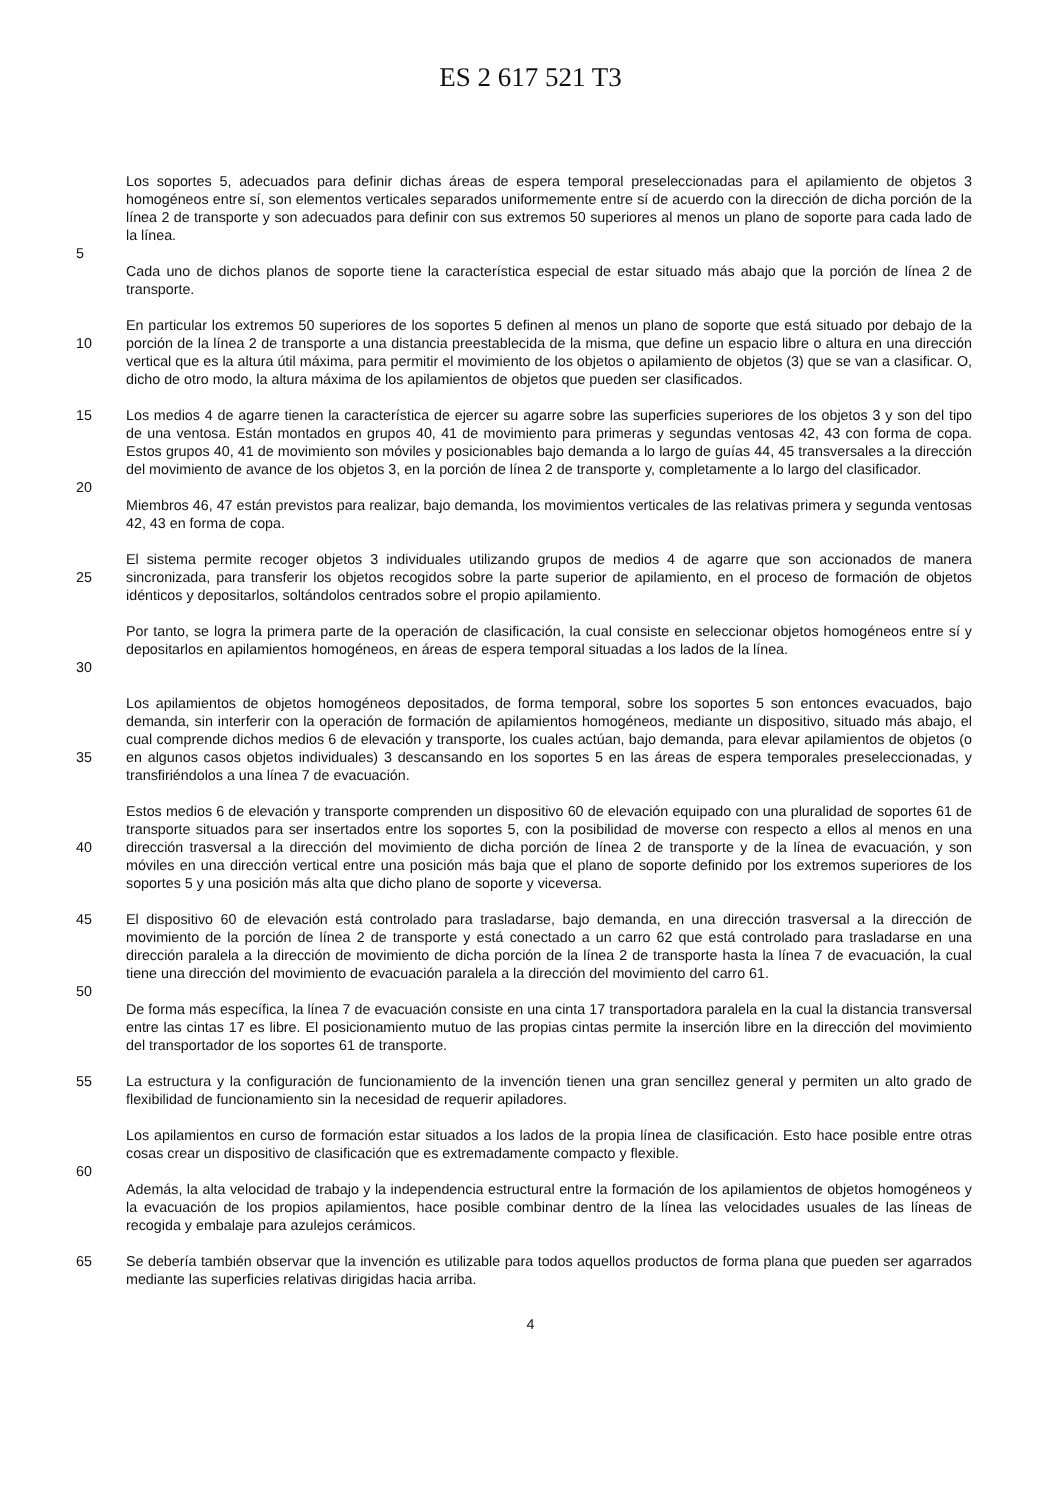ES 2 617 521 T3
Los soportes 5, adecuados para definir dichas áreas de espera temporal preseleccionadas para el apilamiento de objetos 3 homogéneos entre sí, son elementos verticales separados uniformemente entre sí de acuerdo con la dirección de dicha porción de la línea 2 de transporte y son adecuados para definir con sus extremos 50 superiores al menos un plano de soporte para cada lado de la línea.
5
Cada uno de dichos planos de soporte tiene la característica especial de estar situado más abajo que la porción de línea 2 de transporte.
10 En particular los extremos 50 superiores de los soportes 5 definen al menos un plano de soporte que está situado por debajo de la porción de la línea 2 de transporte a una distancia preestablecida de la misma, que define un espacio libre o altura en una dirección vertical que es la altura útil máxima, para permitir el movimiento de los objetos o apilamiento de objetos (3) que se van a clasificar. O, dicho de otro modo, la altura máxima de los apilamientos de objetos que pueden ser clasificados.
15 Los medios 4 de agarre tienen la característica de ejercer su agarre sobre las superficies superiores de los objetos 3 y son del tipo de una ventosa. Están montados en grupos 40, 41 de movimiento para primeras y segundas ventosas 42, 43 con forma de copa. Estos grupos 40, 41 de movimiento son móviles y posicionables bajo demanda a lo largo de guías 44, 45 transversales a la dirección del movimiento de avance de los objetos 3, en la porción de línea 2 de transporte y, completamente a lo largo del clasificador.
20
Miembros 46, 47 están previstos para realizar, bajo demanda, los movimientos verticales de las relativas primera y segunda ventosas 42, 43 en forma de copa.
25 El sistema permite recoger objetos 3 individuales utilizando grupos de medios 4 de agarre que son accionados de manera sincronizada, para transferir los objetos recogidos sobre la parte superior de apilamiento, en el proceso de formación de objetos idénticos y depositarlos, soltándolos centrados sobre el propio apilamiento.
30 Por tanto, se logra la primera parte de la operación de clasificación, la cual consiste en seleccionar objetos homogéneos entre sí y depositarlos en apilamientos homogéneos, en áreas de espera temporal situadas a los lados de la línea.
35 Los apilamientos de objetos homogéneos depositados, de forma temporal, sobre los soportes 5 son entonces evacuados, bajo demanda, sin interferir con la operación de formación de apilamientos homogéneos, mediante un dispositivo, situado más abajo, el cual comprende dichos medios 6 de elevación y transporte, los cuales actúan, bajo demanda, para elevar apilamientos de objetos (o en algunos casos objetos individuales) 3 descansando en los soportes 5 en las áreas de espera temporales preseleccionadas, y transfiriéndolos a una línea 7 de evacuación.
40 Estos medios 6 de elevación y transporte comprenden un dispositivo 60 de elevación equipado con una pluralidad de soportes 61 de transporte situados para ser insertados entre los soportes 5, con la posibilidad de moverse con respecto a ellos al menos en una dirección trasversal a la dirección del movimiento de dicha porción de línea 2 de transporte y de la línea de evacuación, y son móviles en una dirección vertical entre una posición más baja que el plano de soporte definido por los extremos superiores de los soportes 5 y una posición más alta que dicho plano de soporte y viceversa.
45 El dispositivo 60 de elevación está controlado para trasladarse, bajo demanda, en una dirección trasversal a la dirección de movimiento de la porción de línea 2 de transporte y está conectado a un carro 62 que está controlado para trasladarse en una dirección paralela a la dirección de movimiento de dicha porción de la línea 2 de transporte hasta la línea 7 de evacuación, la cual tiene una dirección del movimiento de evacuación paralela a la dirección del movimiento del carro 61.
50
De forma más específica, la línea 7 de evacuación consiste en una cinta 17 transportadora paralela en la cual la distancia transversal entre las cintas 17 es libre. El posicionamiento mutuo de las propias cintas permite la inserción libre en la dirección del movimiento del transportador de los soportes 61 de transporte.
55 La estructura y la configuración de funcionamiento de la invención tienen una gran sencillez general y permiten un alto grado de flexibilidad de funcionamiento sin la necesidad de requerir apiladores.
Los apilamientos en curso de formación estar situados a los lados de la propia línea de clasificación. Esto hace posible entre otras cosas crear un dispositivo de clasificación que es extremadamente compacto y flexible.
60
Además, la alta velocidad de trabajo y la independencia estructural entre la formación de los apilamientos de objetos homogéneos y la evacuación de los propios apilamientos, hace posible combinar dentro de la línea las velocidades usuales de las líneas de recogida y embalaje para azulejos cerámicos.
65 Se debería también observar que la invención es utilizable para todos aquellos productos de forma plana que pueden ser agarrados mediante las superficies relativas dirigidas hacia arriba.
4